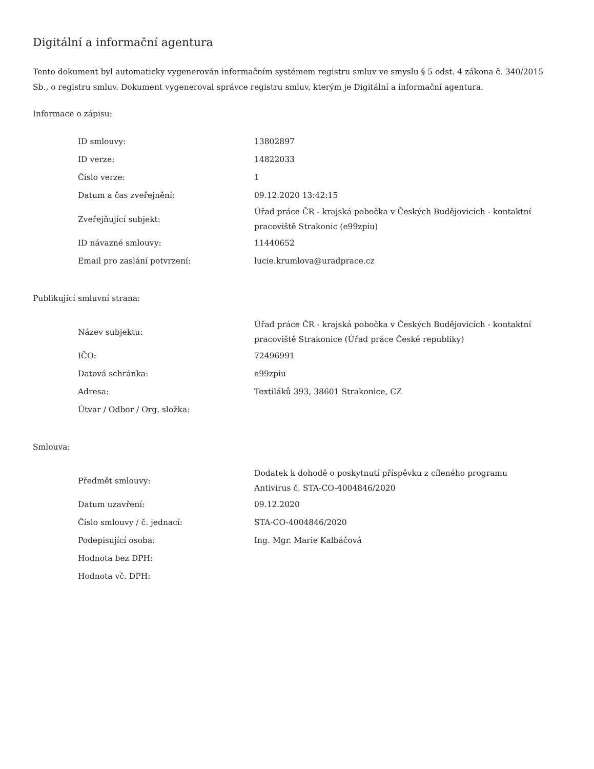Digitální a informační agentura
Tento dokument byl automaticky vygenerován informačním systémem registru smluv ve smyslu § 5 odst. 4 zákona č. 340/2015 Sb., o registru smluv. Dokument vygeneroval správce registru smluv, kterým je Digitální a informační agentura.
Informace o zápisu:
| ID smlouvy: | 13802897 |
| ID verze: | 14822033 |
| Číslo verze: | 1 |
| Datum a čas zveřejnění: | 09.12.2020 13:42:15 |
| Zveřejňující subjekt: | Úřad práce ČR - krajská pobočka v Českých Budějovicích - kontaktní pracoviště Strakonic (e99zpiu) |
| ID návazné smlouvy: | 11440652 |
| Email pro zaslání potvrzení: | lucie.krumlova@uradprace.cz |
Publikující smluvní strana:
| Název subjektu: | Úřad práce ČR - krajská pobočka v Českých Budějovicích - kontaktní pracoviště Strakonice (Úřad práce České republiky) |
| IČO: | 72496991 |
| Datová schránka: | e99zpiu |
| Adresa: | Textiláků 393, 38601 Strakonice, CZ |
| Útvar / Odbor / Org. složka: | |
Smlouva:
| Předmět smlouvy: | Dodatek k dohodě o poskytnutí příspěvku z cíleného programu Antivirus č. STA-CO-4004846/2020 |
| Datum uzavření: | 09.12.2020 |
| Číslo smlouvy / č. jednací: | STA-CO-4004846/2020 |
| Podepisující osoba: | Ing. Mgr. Marie Kalbáčová |
| Hodnota bez DPH: | |
| Hodnota vč. DPH: | |